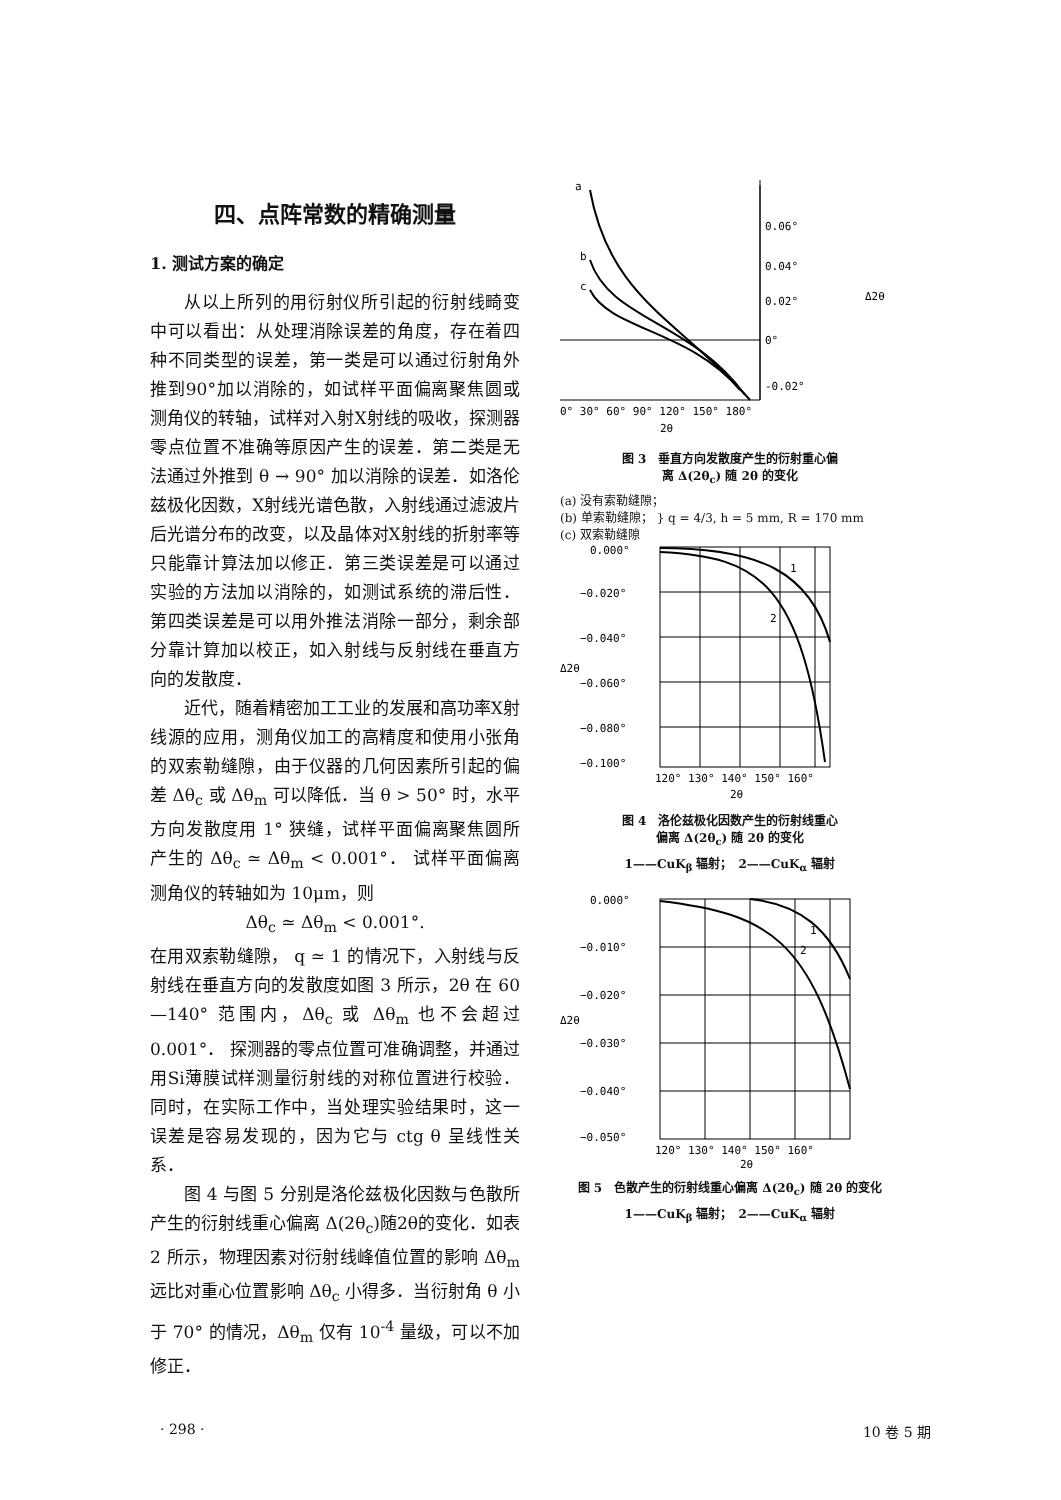四、点阵常数的精确测量
1. 测试方案的确定
从以上所列的用衍射仪所引起的衍射线畸变中可以看出：从处理消除误差的角度，存在着四种不同类型的误差，第一类是可以通过衍射角外推到90°加以消除的，如试样平面偏离聚焦圆或测角仪的转轴，试样对入射X射线的吸收，探测器零点位置不准确等原因产生的误差．第二类是无法通过外推到 θ → 90° 加以消除的误差．如洛伦兹极化因数，X射线光谱色散，入射线通过滤波片后光谱分布的改变，以及晶体对X射线的折射率等只能靠计算法加以修正．第三类误差是可以通过实验的方法加以消除的，如测试系统的滞后性．第四类误差是可以用外推法消除一部分，剩余部分靠计算加以校正，如入射线与反射线在垂直方向的发散度．
近代，随着精密加工工业的发展和高功率X射线源的应用，测角仪加工的高精度和使用小张角的双索勒缝隙，由于仪器的几何因素所引起的偏差 Δθ<sub>c</sub> 或 Δθ<sub>m</sub> 可以降低．当 θ > 50° 时，水平方向发散度用 1° 狭缝，试样平面偏离聚焦圆所产生的 Δθ<sub>c</sub> ≃ Δθ<sub>m</sub> < 0.001°． 试样平面偏离测角仪的转轴如为 10μm，则
Δθ<sub>c</sub> ≃ Δθ<sub>m</sub> < 0.001°.
在用双索勒缝隙， q ≃ 1 的情况下，入射线与反射线在垂直方向的发散度如图 3 所示，2θ 在 60—140° 范围内，Δθ<sub>c</sub> 或 Δθ<sub>m</sub> 也不会超过 0.001°． 探测器的零点位置可准确调整，并通过用Si薄膜试样测量衍射线的对称位置进行校验．同时，在实际工作中，当处理实验结果时，这一误差是容易发现的，因为它与 ctg θ 呈线性关系．
图 4 与图 5 分别是洛伦兹极化因数与色散所产生的衍射线重心偏离 Δ(2θ<sub>c</sub>)随2θ的变化．如表 2 所示，物理因素对衍射线峰值位置的影响 Δθ<sub>m</sub> 远比对重心位置影响 Δθ<sub>c</sub> 小得多．当衍射角 θ 小于 70° 的情况，Δθ<sub>m</sub> 仅有 10<sup>-4</sup> 量级，可以不加修正．
a
b
c
0.06°
0.04°
0.02°
0°
-0.02°
Δ2θ
0° 30° 60° 90° 120° 150° 180°
2θ
图 3　垂直方向发散度产生的衍射重心偏
离 Δ(2θ<sub>c</sub>) 随 2θ 的变化
(a) 没有索勒缝隙；
(b) 单索勒缝隙； } q = 4/3, h = 5 mm, R = 170 mm
(c) 双索勒缝隙
1
2
0.000°
−0.020°
−0.040°
−0.060°
−0.080°
−0.100°
Δ2θ
120° 130° 140° 150° 160°
2θ
图 4　洛伦兹极化因数产生的衍射线重心
偏离 Δ(2θ<sub>c</sub>) 随 2θ 的变化
1——CuK<sub>β</sub> 辐射；　2——CuK<sub>α</sub> 辐射
1
2
0.000°
−0.010°
−0.020°
−0.030°
−0.040°
−0.050°
Δ2θ
120° 130° 140° 150° 160°
2θ
图 5　色散产生的衍射线重心偏离 Δ(2θ<sub>c</sub>) 随 2θ 的变化
1——CuK<sub>β</sub> 辐射；　2——CuK<sub>α</sub> 辐射
· 298 · 10 卷 5 期